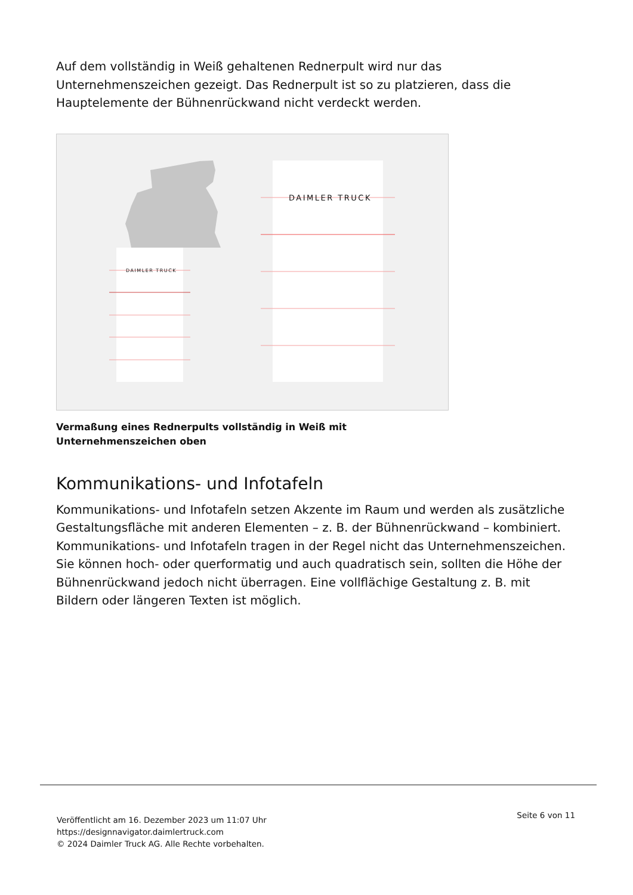Auf dem vollständig in Weiß gehaltenen Rednerpult wird nur das Unternehmenszeichen gezeigt. Das Rednerpult ist so zu platzieren, dass die Hauptelemente der Bühnenrückwand nicht verdeckt werden.
DAIMLER TRUCK
DAIMLER TRUCK
Vermaßung eines Rednerpults vollständig in Weiß mit Unternehmenszeichen oben
Kommunikations- und Infotafeln
Kommunikations- und Infotafeln setzen Akzente im Raum und werden als zusätzliche Gestaltungsfläche mit anderen Elementen – z. B. der Bühnenrückwand – kombiniert. Kommunikations- und Infotafeln tragen in der Regel nicht das Unternehmenszeichen. Sie können hoch- oder querformatig und auch quadratisch sein, sollten die Höhe der Bühnenrückwand jedoch nicht überragen. Eine vollflächige Gestaltung z. B. mit Bildern oder längeren Texten ist möglich.
Veröffentlicht am 16. Dezember 2023 um 11:07 Uhr
https://designnavigator.daimlertruck.com
© 2024 Daimler Truck AG. Alle Rechte vorbehalten.
Seite 6 von 11